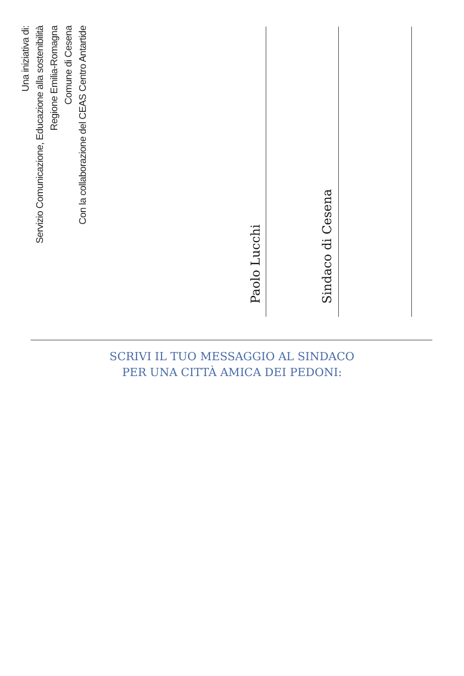Una iniziativa di:
Servizio Comunicazione, Educazione alla sostenibilità
Regione Emilia-Romagna
Comune di Cesena
Con la collaborazione del CEAS Centro Antartide
Paolo Lucchi
Sindaco di Cesena
SCRIVI IL TUO MESSAGGIO AL SINDACO
PER UNA CITTÀ AMICA DEI PEDONI: